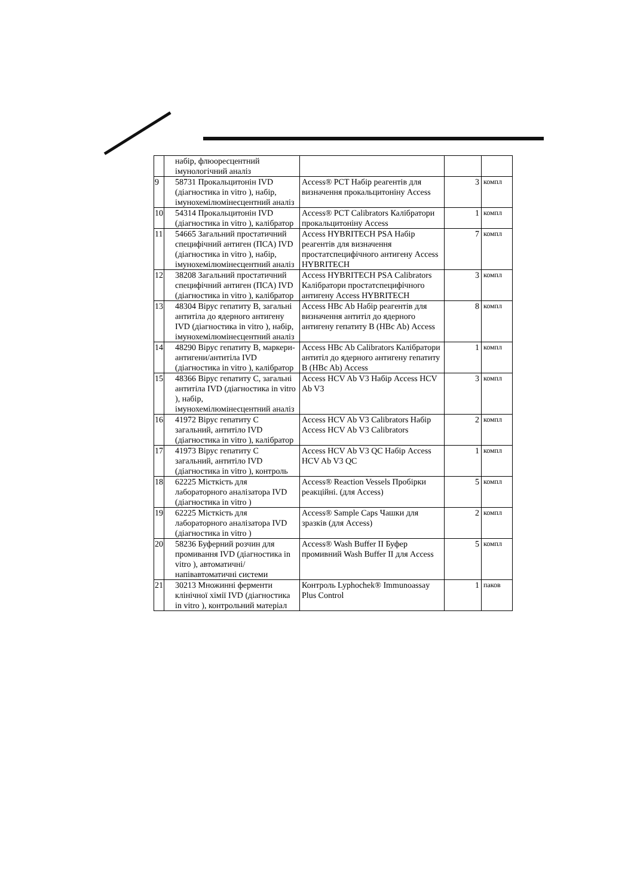| | набір, флюоресцентний імунологічний аналіз | | | |
| 9 | 58731 Прокальцитонін IVD (діагностика in vitro ), набір, імунохемілюмінесцентний аналіз | Access® PCT Набір реагентів для визначення прокальцитоніну Access | 3 | компл |
| 10 | 54314 Прокальцитонін IVD (діагностика in vitro ), калібратор | Access® PCT Calibrators Калібратори прокальцитоніну Access | 1 | компл |
| 11 | 54665 Загальний простатичний специфічний антиген (ПСА) IVD (діагностика in vitro ), набір, імунохемілюмінесцентний аналіз | Access HYBRITECH PSA Набір реагентів для визначення простатспецифічного антигену Access HYBRITECH | 7 | компл |
| 12 | 38208 Загальний простатичний специфічний антиген (ПСА) IVD (діагностика in vitro ), калібратор | Access HYBRITECH PSA Calibrators Калібратори простатспецифічного антигену Access HYBRITECH | 3 | компл |
| 13 | 48304 Вірус гепатиту В, загальні антитіла до ядерного антигену IVD (діагностика in vitro ), набір, імунохемілюмінесцентний аналіз | Access HBc Ab Набір реагентів для визначення антитіл до ядерного антигену гепатиту В (HBc Ab) Access | 8 | компл |
| 14 | 48290 Вірус гепатиту В, маркери- антигени/антитіла IVD (діагностика in vitro ), калібратор | Access HBc Ab Calibrators Калібратори антитіл до ядерного антигену гепатиту В (HBc Ab) Access | 1 | компл |
| 15 | 48366 Вірус гепатиту С, загальні антитіла IVD (діагностика in vitro ), набір, імунохемілюмінесцентний аналіз | Access HCV Ab V3 Набір Access HCV Ab V3 | 3 | компл |
| 16 | 41972 Вірус гепатиту С загальний, антитіло IVD (діагностика in vitro ), калібратор | Access HCV Ab V3 Calibrators Набір Access HCV Ab V3 Calibrators | 2 | компл |
| 17 | 41973 Вірус гепатиту С загальний, антитіло IVD (діагностика in vitro ), контроль | Access HCV Ab V3 QC Набір Access HCV Ab V3 QC | 1 | компл |
| 18 | 62225 Місткість для лабораторного аналізатора IVD (діагностика in vitro ) | Access® Reaction Vessels Пробірки реакційні. (для Access) | 5 | компл |
| 19 | 62225 Місткість для лабораторного аналізатора IVD (діагностика in vitro ) | Access® Sample Caps Чашки для зразків (для Access) | 2 | компл |
| 20 | 58236 Буферний розчин для промивання IVD (діагностика in vitro ), автоматичні/ напівавтоматичні системи | Access® Wash Buffer II Буфер промивний Wash Buffer II для Access | 5 | компл |
| 21 | 30213 Множинні ферменти клінічної хімії IVD (діагностика in vitro ), контрольний матеріал | Контроль Lyphochek® Immunoassay Plus Control | 1 | паков |